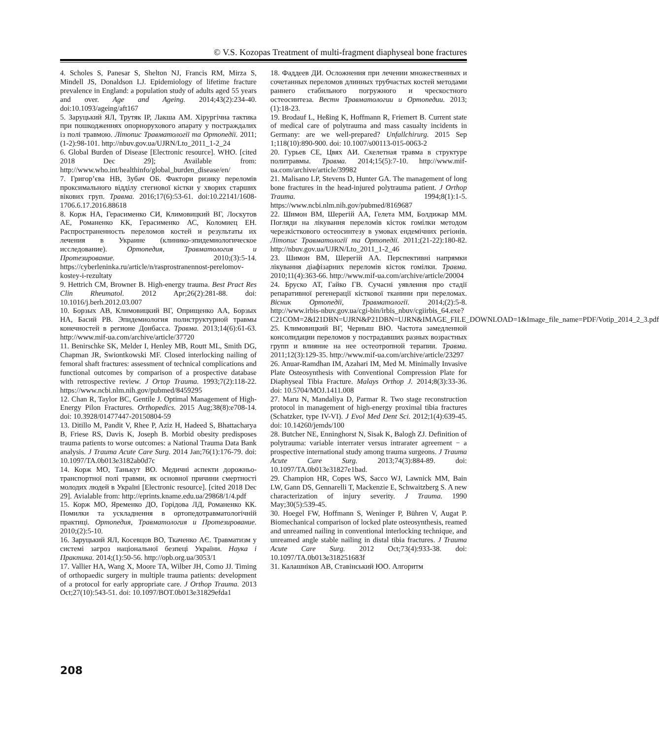© V.S. Kozopas Treatment of multi-fragment diaphyseal bone fractures
4. Scholes S, Panesar S, Shelton NJ, Francis RM, Mirza S, Mindell JS, Donaldson LJ. Epidemiology of lifetime fracture prevalence in England: a population study of adults aged 55 years and over. Age and Ageing. 2014;43(2):234-40. doi:10.1093/ageing/aft167
5. Заруцький ЯЛ, Трутяк ІР, Лакша АМ. Хірургічна тактика при пошкодженнях опорнорухового апарату у постраждалих із полі травмою. Літопис Травматології та Ортопедії. 2011;(1-2):98-101. http://nbuv.gov.ua/UJRN/Lto_2011_1-2_24
6. Global Burden of Disease [Electronic resource]. WHO. [cited 2018 Dec 29]; Available from: http://www.who.int/healthinfo/global_burden_disease/en/
7. Григор’єва НВ, Зубач ОБ. Фактори ризику переломів проксимального відділу стегнової кістки у хворих старших вікових груп. Травма. 2016;17(6):53-61. doi:10.22141/1608-1706.6.17.2016.88618
8. Корж НА, Герасименко СИ, Климовицкий ВГ, Лоскутов АЕ, Романенко КК, Герасименко АС, Коломиец ЕН. Распространенность переломов костей и результаты их лечения в Украине (клинико-эпидемиологическое исследование). Ортопедия, Травматология и Протезирование. 2010;(3):5-14. https://cyberleninka.ru/article/n/rasprostranennost-perelomov-kostey-i-rezultaty
9. Hettrich CM, Browner B. High-energy trauma. Best Pract Res Clin Rheumatol. 2012 Apr;26(2):281-88. doi: 10.1016/j.berh.2012.03.007
10. Борзых АВ, Климовицкий ВГ, Оприщенко АА, Борзых НА, Басий РВ. Эпидемиология полиструктурной травмы конечностей в регионе Донбасса. Травма. 2013;14(6):61-63. http://www.mif-ua.com/archive/article/37720
11. Benirschke SK, Melder I, Henley MB, Routt ML, Smith DG, Chapman JR, Swiontkowski MF. Closed interlocking nailing of femoral shaft fractures: assessment of technical complications and functional outcomes by comparison of a prospective database with retrospective review. J Ortop Trauma. 1993;7(2):118-22. https://www.ncbi.nlm.nih.gov/pubmed/8459295
12. Chan R, Taylor BC, Gentile J. Optimal Management of High-Energy Pilon Fractures. Orthopedics. 2015 Aug;38(8):e708-14. doi: 10.3928/01477447-20150804-59
13. Ditillo M, Pandit V, Rhee P, Aziz H, Hadeed S, Bhattacharya B, Friese RS, Davis K, Joseph B. Morbid obesity predisposes trauma patients to worse outcomes: a National Trauma Data Bank analysis. J Trauma Acute Care Surg. 2014 Jan;76(1):176-79. doi: 10.1097/TA.0b013e3182ab0d7c
14. Корж МО, Танькут ВО. Медичні аспекти дорожньо-транспортної полі травми, як основної причини смертності молодих людей в Україні [Electronic resource]. [cited 2018 Dec 29]. Avialable from: http://eprints.kname.edu.ua/29868/1/4.pdf
15. Корж МО, Яременко ДО, Горідова ЛД, Романенко КК. Помилки та ускладнення в ортопедотравматологічній практиці. Ортопедия, Травматология и Протезирование. 2010;(2):5-10.
16. Заруцький ЯЛ, Косевцов ВО, Ткаченко АЄ. Травматизм у системі загроз національної безпеці України. Наука і Практика. 2014;(1):50-56. http://opb.org.ua/3053/1
17. Vallier HA, Wang X, Moore TA, Wilber JH, Como JJ. Timing of orthopaedic surgery in multiple trauma patients: development of a protocol for early appropriate care. J Orthop Trauma. 2013 Oct;27(10):543-51. doi: 10.1097/BOT.0b013e31829efda1
18. Фаддеев ДИ. Осложнения при лечении множественных и сочетанных переломов длинных трубчастых костей методами раннего стабильного погружного и чрескостного остеосинтеза. Вестн Травматологии и Ортопедии. 2013;(1):18-23.
19. Brodauf L, Heßing K, Hoffmann R, Friemert B. Current state of medical care of polytrauma and mass casualty incidents in Germany: are we well-prepared? Unfallchirurg. 2015 Sep 1;118(10):890-900. doi: 10.1007/s00113-015-0063-2
20. Гурьев СЕ, Цвях АИ. Скелетная травма в структуре политравмы. Травма. 2014;15(5):7-10. http://www.mif-ua.com/archive/article/39982
21. Malisano LP, Stevens D, Hunter GA. The management of long bone fractures in the head-injured polytrauma patient. J Orthop Trauma. 1994;8(1):1-5. https://www.ncbi.nlm.nih.gov/pubmed/8169687
22. Шимон ВМ, Шерегій АА, Гелета ММ, Болдижар ММ. Погляди на лікування переломів кісток гомілки методом черезкісткового остеосинтезу в умовах ендемічних регіонів. Літопис Травматології та Ортопедії. 2011;(21-22):180-82. http://nbuv.gov.ua/UJRN/Lto_2011_1-2_46
23. Шимон ВМ, Шерегій АА. Перспективні напрямки лікування діафізарних переломів кісток гомілки. Травма. 2010;11(4):363-66. http://www.mif-ua.com/archive/article/20004
24. Бруско АТ, Гайко ГВ. Сучасні уявлення про стадії репаративної регенерації кісткової тканини при переломах. Вісник Ортопедії, Травматології. 2014;(2):5-8. http://www.irbis-nbuv.gov.ua/cgi-bin/irbis_nbuv/cgiirbis_64.exe?C21COM=2&I21DBN=UJRN&P21DBN=UJRN&IMAGE_FILE_DOWNLOAD=1&Image_file_name=PDF/Votip_2014_2_3.pdf
25. Климовицкий ВГ, Черныш ВЮ. Частота замедленной консолидации переломов у пострадавших разных возрастных групп и влияние на нее остеотропной терапии. Травма. 2011;12(3):129-35. http://www.mif-ua.com/archive/article/23297
26. Anuar-Ramdhan IM, Azahari IM, Med M. Minimally Invasive Plate Osteosynthesis with Conventional Compression Plate for Diaphyseal Tibia Fracture. Malays Orthop J. 2014;8(3):33-36. doi: 10.5704/MOJ.1411.008
27. Maru N, Mandaliya D, Parmar R. Two stage reconstruction protocol in management of high-energy proximal tibia fractures (Schatzker, type IV-VI). J Evol Med Dent Sci. 2012;1(4):639-45. doi: 10.14260/jemds/100
28. Butcher NE, Enninghorst N, Sisak K, Balogh ZJ. Definition of polytrauma: variable interrater versus intrarater agreement − a prospective international study among trauma surgeons. J Trauma Acute Care Surg. 2013;74(3):884-89. doi: 10.1097/TA.0b013e31827e1bad.
29. Champion HR, Copes WS, Sacco WJ, Lawnick MM, Bain LW, Gann DS, Gennarelli T, Mackenzie E, Schwaitzberg S. A new characterization of injury severity. J Trauma. 1990 May;30(5):539-45.
30. Hoegel FW, Hoffmann S, Weninger P, Bühren V, Augat P. Biomechanical comparison of locked plate osteosynthesis, reamed and unreamed nailing in conventional interlocking technique, and unreamed angle stable nailing in distal tibia fractures. J Trauma Acute Care Surg. 2012 Oct;73(4):933-38. doi: 10.1097/TA.0b013e318251683f
31. Калашніков АВ, Ставінський ЮО. Алгоритм
208